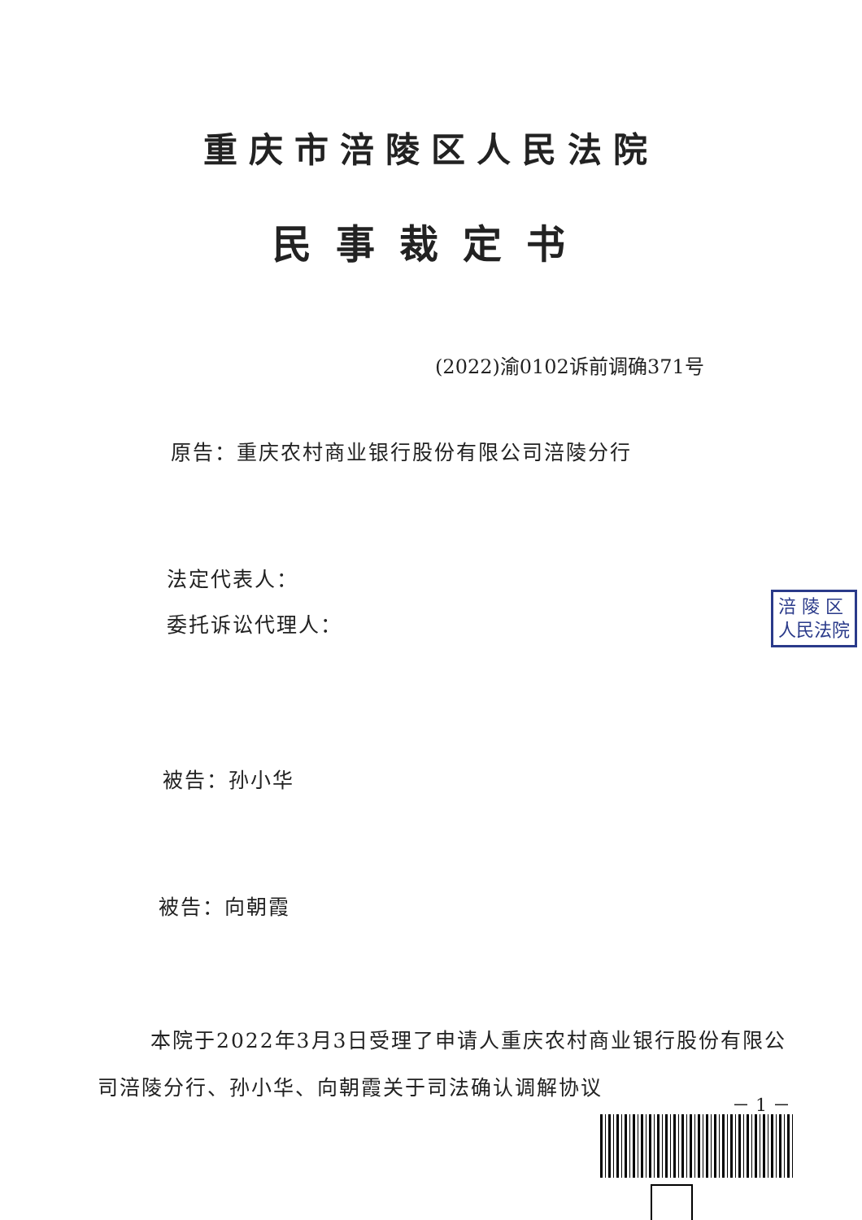重庆市涪陵区人民法院
民事裁定书
(2022)渝0102诉前调确371号
原告：重庆农村商业银行股份有限公司涪陵分行
法定代表人：
委托诉讼代理人：
被告：孙小华
被告：向朝霞
本院于2022年3月3日受理了申请人重庆农村商业银行股份有限公司涪陵分行、孙小华、向朝霞关于司法确认调解协议
涪 陵 区
人民法院
－ 1 －